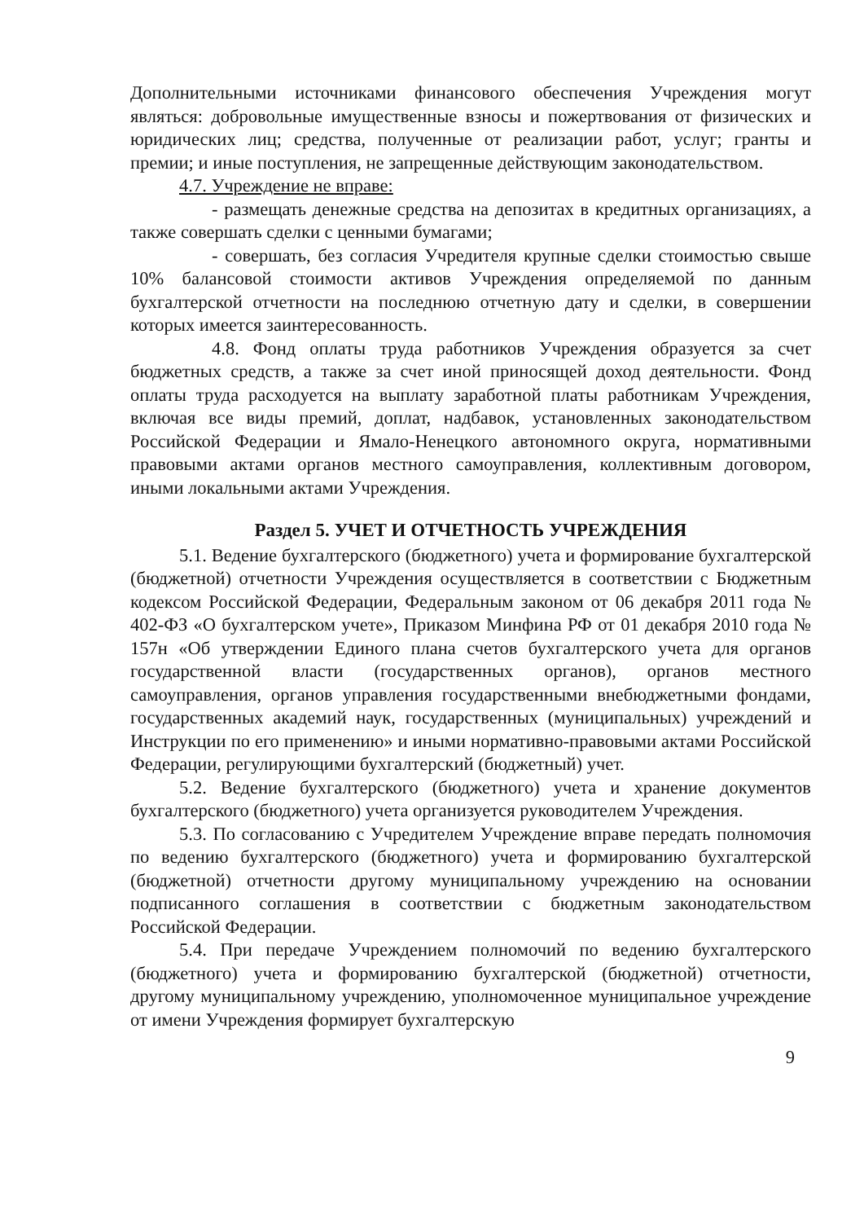Дополнительными источниками финансового обеспечения Учреждения могут являться: добровольные имущественные взносы и пожертвования от физических и юридических лиц; средства, полученные от реализации работ, услуг; гранты и премии; и иные поступления, не запрещенные действующим законодательством.
4.7. Учреждение не вправе:
- размещать денежные средства на депозитах в кредитных организациях, а также совершать сделки с ценными бумагами;
- совершать, без согласия Учредителя крупные сделки стоимостью свыше 10% балансовой стоимости активов Учреждения определяемой по данным бухгалтерской отчетности на последнюю отчетную дату и сделки, в совершении которых имеется заинтересованность.
4.8. Фонд оплаты труда работников Учреждения образуется за счет бюджетных средств, а также за счет иной приносящей доход деятельности. Фонд оплаты труда расходуется на выплату заработной платы работникам Учреждения, включая все виды премий, доплат, надбавок, установленных законодательством Российской Федерации и Ямало-Ненецкого автономного округа, нормативными правовыми актами органов местного самоуправления, коллективным договором, иными локальными актами Учреждения.
Раздел 5. УЧЕТ И ОТЧЕТНОСТЬ УЧРЕЖДЕНИЯ
5.1. Ведение бухгалтерского (бюджетного) учета и формирование бухгалтерской (бюджетной) отчетности Учреждения осуществляется в соответствии с Бюджетным кодексом Российской Федерации, Федеральным законом от 06 декабря 2011 года № 402-ФЗ «О бухгалтерском учете», Приказом Минфина РФ от 01 декабря 2010 года № 157н «Об утверждении Единого плана счетов бухгалтерского учета для органов государственной власти (государственных органов), органов местного самоуправления, органов управления государственными внебюджетными фондами, государственных академий наук, государственных (муниципальных) учреждений и Инструкции по его применению» и иными нормативно-правовыми актами Российской Федерации, регулирующими бухгалтерский (бюджетный) учет.
5.2. Ведение бухгалтерского (бюджетного) учета и хранение документов бухгалтерского (бюджетного) учета организуется руководителем Учреждения.
5.3. По согласованию с Учредителем Учреждение вправе передать полномочия по ведению бухгалтерского (бюджетного) учета и формированию бухгалтерской (бюджетной) отчетности другому муниципальному учреждению на основании подписанного соглашения в соответствии с бюджетным законодательством Российской Федерации.
5.4. При передаче Учреждением полномочий по ведению бухгалтерского (бюджетного) учета и формированию бухгалтерской (бюджетной) отчетности, другому муниципальному учреждению, уполномоченное муниципальное учреждение от имени Учреждения формирует бухгалтерскую
9